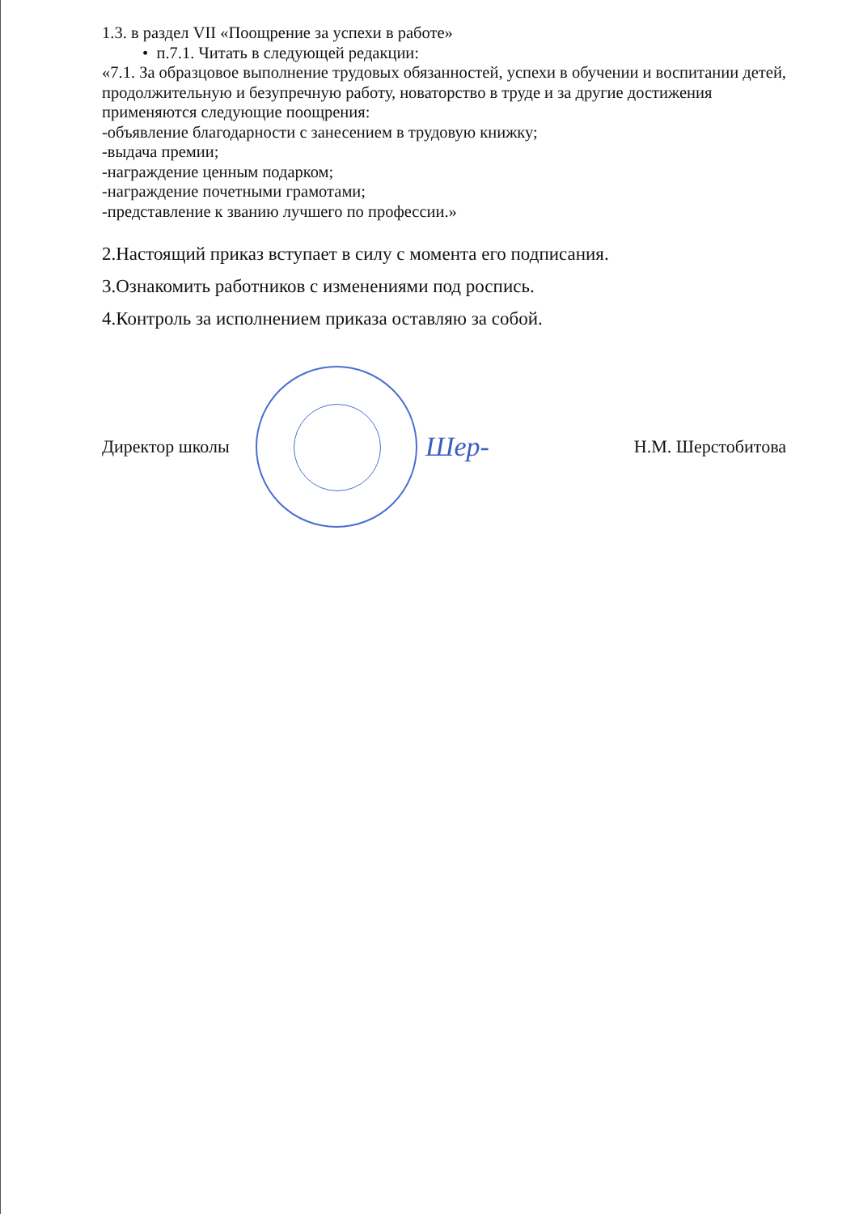1.3. в раздел VII «Поощрение за успехи в работе»
• п.7.1. Читать в следующей редакции:
«7.1. За образцовое выполнение трудовых обязанностей, успехи в обучении и воспитании детей, продолжительную и безупречную работу, новаторство в труде и за другие достижения применяются следующие поощрения:
-объявление благодарности с занесением в трудовую книжку;
-выдача премии;
-награждение ценным подарком;
-награждение почетными грамотами;
-представление к званию лучшего по профессии.»
2.Настоящий приказ вступает в силу с момента его подписания.
3.Ознакомить работников с изменениями под роспись.
4.Контроль за исполнением приказа оставляю за собой.
Директор школы
Шер- Н.М. Шерстобитова